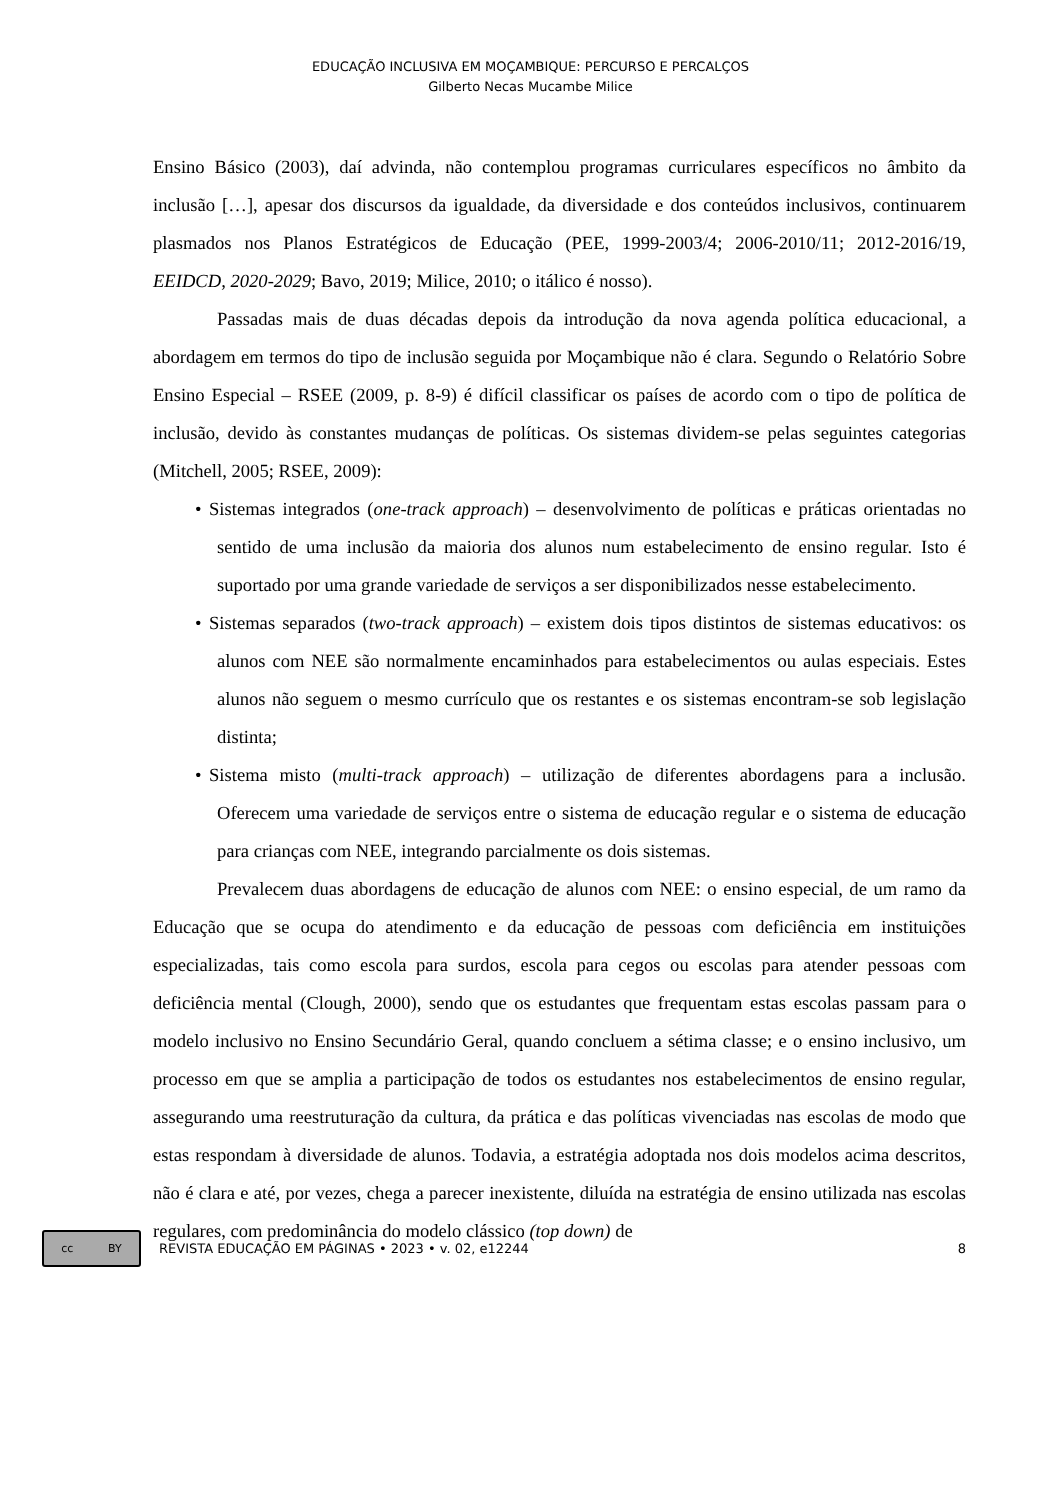EDUCAÇÃO INCLUSIVA EM MOÇAMBIQUE: PERCURSO E PERCALÇOS
Gilberto Necas Mucambe Milice
Ensino Básico (2003), daí advinda, não contemplou programas curriculares específicos no âmbito da inclusão […], apesar dos discursos da igualdade, da diversidade e dos conteúdos inclusivos, continuarem plasmados nos Planos Estratégicos de Educação (PEE, 1999-2003/4; 2006-2010/11; 2012-2016/19, EEIDCD, 2020-2029; Bavo, 2019; Milice, 2010; o itálico é nosso).
Passadas mais de duas décadas depois da introdução da nova agenda política educacional, a abordagem em termos do tipo de inclusão seguida por Moçambique não é clara. Segundo o Relatório Sobre Ensino Especial – RSEE (2009, p. 8-9) é difícil classificar os países de acordo com o tipo de política de inclusão, devido às constantes mudanças de políticas. Os sistemas dividem-se pelas seguintes categorias (Mitchell, 2005; RSEE, 2009):
• Sistemas integrados (one-track approach) – desenvolvimento de políticas e práticas orientadas no sentido de uma inclusão da maioria dos alunos num estabelecimento de ensino regular. Isto é suportado por uma grande variedade de serviços a ser disponibilizados nesse estabelecimento.
• Sistemas separados (two-track approach) – existem dois tipos distintos de sistemas educativos: os alunos com NEE são normalmente encaminhados para estabelecimentos ou aulas especiais. Estes alunos não seguem o mesmo currículo que os restantes e os sistemas encontram-se sob legislação distinta;
• Sistema misto (multi-track approach) – utilização de diferentes abordagens para a inclusão. Oferecem uma variedade de serviços entre o sistema de educação regular e o sistema de educação para crianças com NEE, integrando parcialmente os dois sistemas.
Prevalecem duas abordagens de educação de alunos com NEE: o ensino especial, de um ramo da Educação que se ocupa do atendimento e da educação de pessoas com deficiência em instituições especializadas, tais como escola para surdos, escola para cegos ou escolas para atender pessoas com deficiência mental (Clough, 2000), sendo que os estudantes que frequentam estas escolas passam para o modelo inclusivo no Ensino Secundário Geral, quando concluem a sétima classe; e o ensino inclusivo, um processo em que se amplia a participação de todos os estudantes nos estabelecimentos de ensino regular, assegurando uma reestruturação da cultura, da prática e das políticas vivenciadas nas escolas de modo que estas respondam à diversidade de alunos. Todavia, a estratégia adoptada nos dois modelos acima descritos, não é clara e até, por vezes, chega a parecer inexistente, diluída na estratégia de ensino utilizada nas escolas regulares, com predominância do modelo clássico (top down) de
cc BY
REVISTA EDUCAÇÃO EM PÁGINAS • 2023 • v. 02, e12244 8